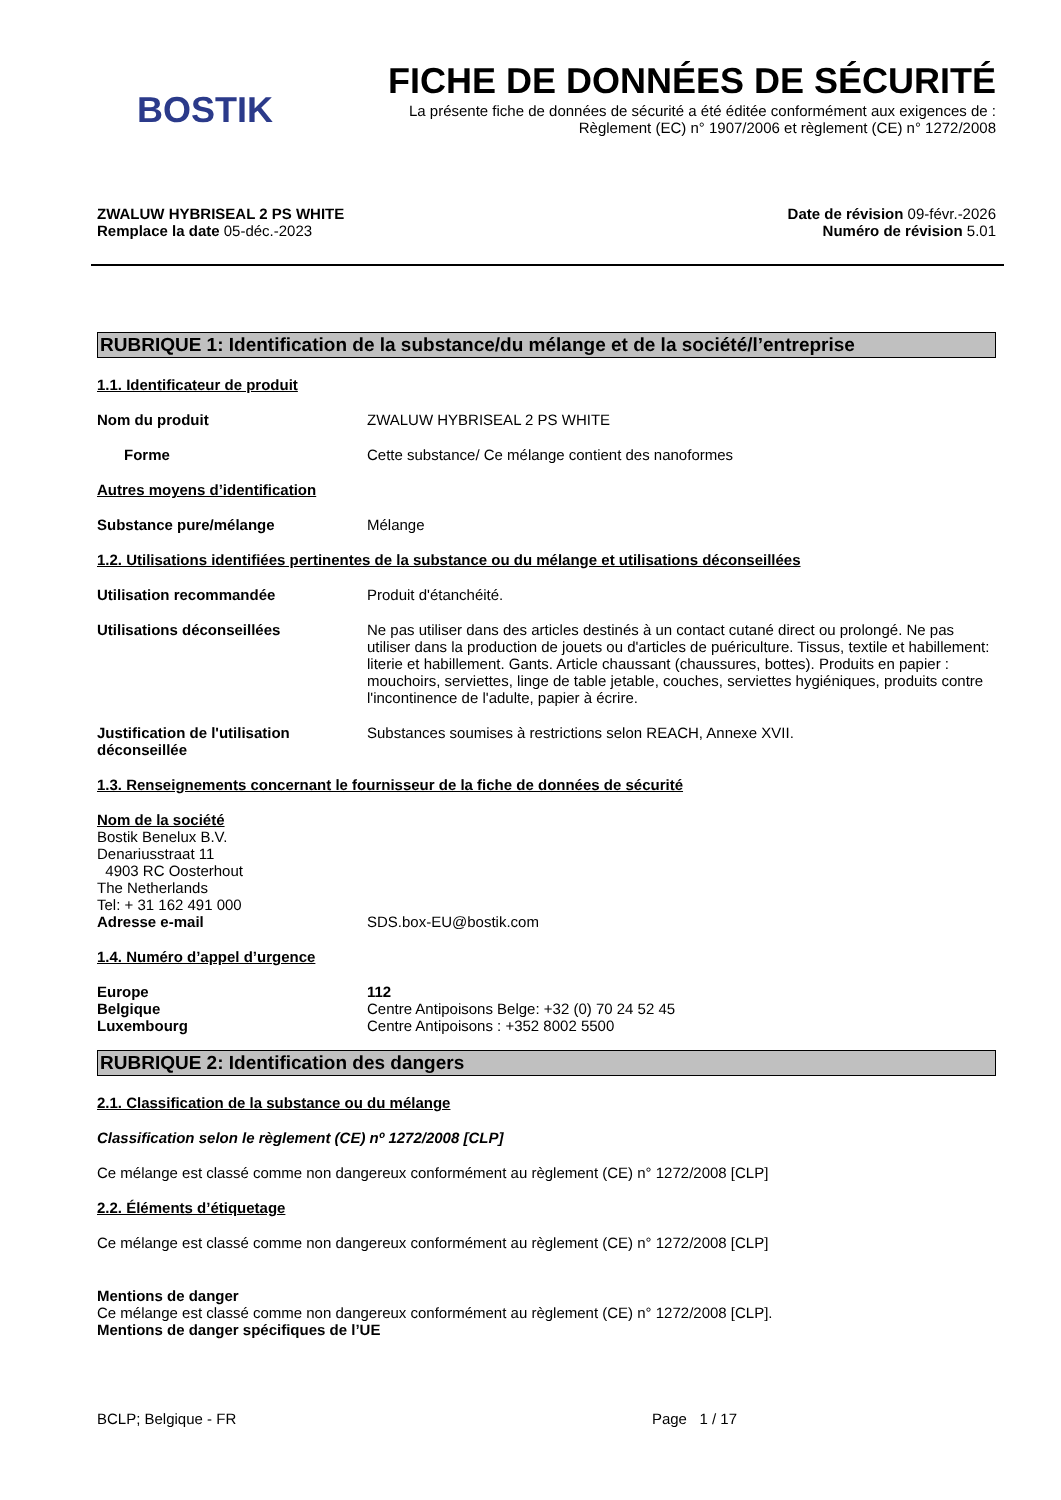BOSTIK
FICHE DE DONNÉES DE SÉCURITÉ
La présente fiche de données de sécurité a été éditée conformément aux exigences de :
Règlement (EC) n° 1907/2006 et règlement (CE) n° 1272/2008
ZWALUW HYBRISEAL 2 PS WHITE
Remplace la date 05-déc.-2023
Date de révision 09-févr.-2026
Numéro de révision 5.01
RUBRIQUE 1: Identification de la substance/du mélange et de la société/l’entreprise
1.1. Identificateur de produit
Nom du produit ZWALUW HYBRISEAL 2 PS WHITE
Forme Cette substance/ Ce mélange contient des nanoformes
Autres moyens d’identification
Substance pure/mélange Mélange
1.2. Utilisations identifiées pertinentes de la substance ou du mélange et utilisations déconseillées
Utilisation recommandée Produit d'étanchéité.
Utilisations déconseillées Ne pas utiliser dans des articles destinés à un contact cutané direct ou prolongé. Ne pas utiliser dans la production de jouets ou d'articles de puériculture. Tissus, textile et habillement: literie et habillement. Gants. Article chaussant (chaussures, bottes). Produits en papier : mouchoirs, serviettes, linge de table jetable, couches, serviettes hygiéniques, produits contre l'incontinence de l'adulte, papier à écrire.
Justification de l'utilisation déconseillée
Substances soumises à restrictions selon REACH, Annexe XVII.
1.3. Renseignements concernant le fournisseur de la fiche de données de sécurité
Nom de la société
Bostik Benelux B.V.
Denariusstraat 11
4903 RC Oosterhout
The Netherlands
Tel: + 31 162 491 000
Adresse e-mail SDS.box-EU@bostik.com
1.4. Numéro d’appel d’urgence
Europe
Belgique
Luxembourg
112
Centre Antipoisons Belge: +32 (0) 70 24 52 45
Centre Antipoisons : +352 8002 5500
RUBRIQUE 2: Identification des dangers
2.1. Classification de la substance ou du mélange
Classification selon le règlement (CE) nº 1272/2008 [CLP]
Ce mélange est classé comme non dangereux conformément au règlement (CE) n° 1272/2008 [CLP]
2.2. Éléments d’étiquetage
Ce mélange est classé comme non dangereux conformément au règlement (CE) n° 1272/2008 [CLP]
Mentions de danger
Ce mélange est classé comme non dangereux conformément au règlement (CE) n° 1272/2008 [CLP].
Mentions de danger spécifiques de l’UE
BCLP; Belgique - FR Page 1 / 17